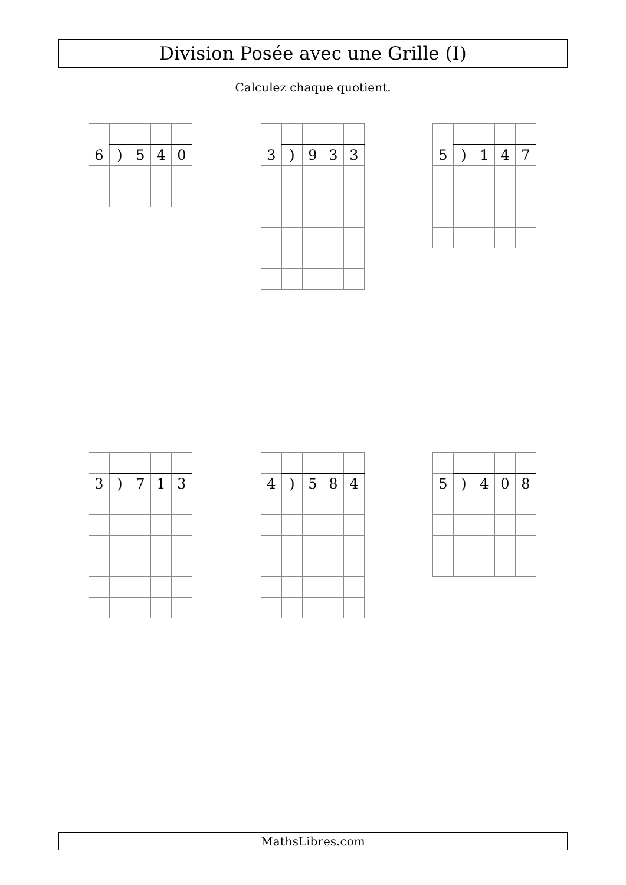Division Posée avec une Grille (I)
Calculez chaque quotient.
| 6 | ) | 5 | 4 | 0 |
| 3 | ) | 9 | 3 | 3 |
| 5 | ) | 1 | 4 | 7 |
| 3 | ) | 7 | 1 | 3 |
| 4 | ) | 5 | 8 | 4 |
| 5 | ) | 4 | 0 | 8 |
MathsLibres.com